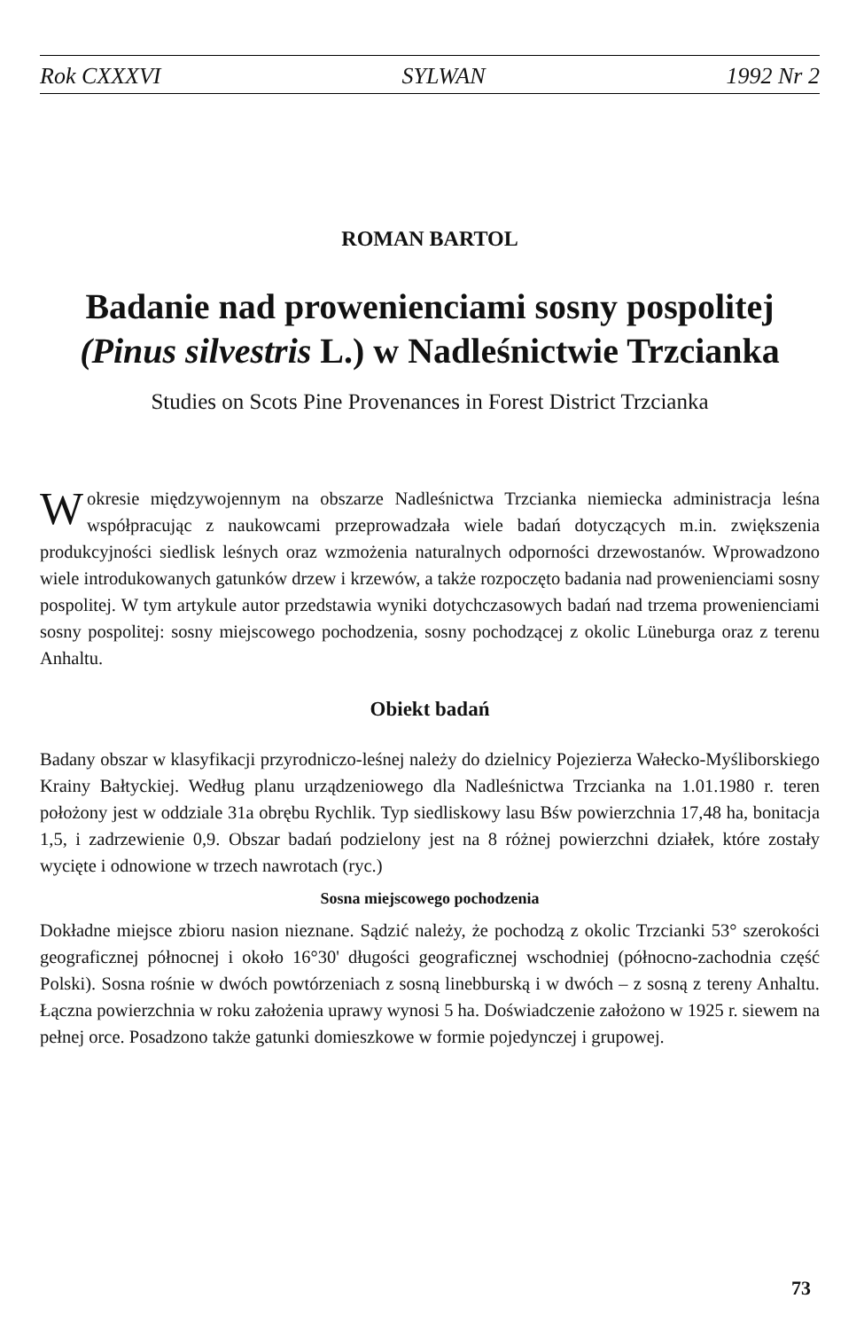Rok CXXXVI SYLWAN 1992 Nr 2
ROMAN BARTOL
Badanie nad prowenienciami sosny pospolitej (Pinus silvestris L.) w Nadleśnictwie Trzcianka
Studies on Scots Pine Provenances in Forest District Trzcianka
W okresie międzywojennym na obszarze Nadleśnictwa Trzcianka niemiecka administracja leśna współpracując z naukowcami przeprowadzała wiele badań dotyczących m.in. zwiększenia produkcyjności siedlisk leśnych oraz wzmożenia naturalnych odporności drzewostanów. Wprowadzono wiele introdukowanych gatunków drzew i krzewów, a także rozpoczęto badania nad prowenienciami sosny pospolitej. W tym artykule autor przedstawia wyniki dotychczasowych badań nad trzema prowenienciami sosny pospolitej: sosny miejscowego pochodzenia, sosny pochodzącej z okolic Lüneburga oraz z terenu Anhaltu.
Obiekt badań
Badany obszar w klasyfikacji przyrodniczo-leśnej należy do dzielnicy Pojezierza Wałecko-Myśliborskiego Krainy Bałtyckiej. Według planu urządzeniowego dla Nadleśnictwa Trzcianka na 1.01.1980 r. teren położony jest w oddziale 31a obrębu Rychlik. Typ siedliskowy lasu Bśw powierzchnia 17,48 ha, bonitacja 1,5, i zadrzewienie 0,9. Obszar badań podzielony jest na 8 różnej powierzchni działek, które zostały wycięte i odnowione w trzech nawrotach (ryc.)
Sosna miejscowego pochodzenia
Dokładne miejsce zbioru nasion nieznane. Sądzić należy, że pochodzą z okolic Trzcianki 53° szerokości geograficznej północnej i około 16°30' długości geograficznej wschodniej (północno-zachodnia część Polski). Sosna rośnie w dwóch powtórzeniach z sosną linebburską i w dwóch – z sosną z tereny Anhaltu. Łączna powierzchnia w roku założenia uprawy wynosi 5 ha. Doświadczenie założono w 1925 r. siewem na pełnej orce. Posadzono także gatunki domieszkowe w formie pojedynczej i grupowej.
73